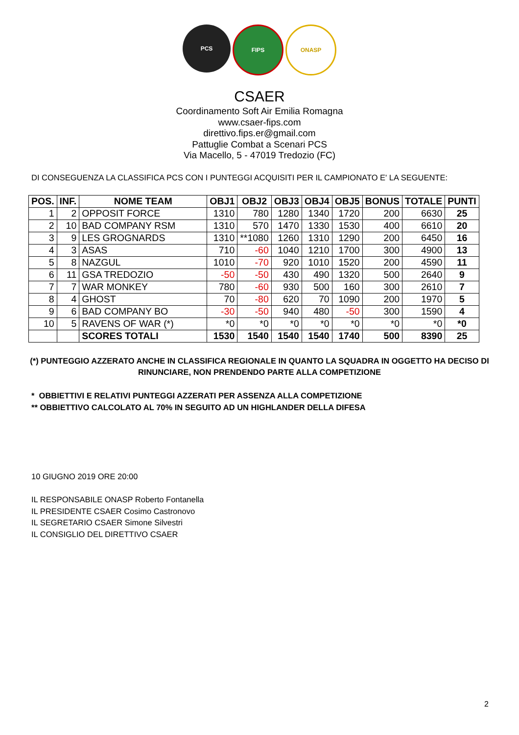PCS FIPS ONASP
CSAER
Coordinamento Soft Air Emilia Romagna
www.csaer-fips.com
direttivo.fips.er@gmail.com
Pattuglie Combat a Scenari PCS
Via Macello, 5 - 47019 Tredozio (FC)
DI CONSEGUENZA LA CLASSIFICA PCS CON I PUNTEGGI ACQUISITI PER IL CAMPIONATO E' LA SEGUENTE:
| POS. | INF. | NOME TEAM | OBJ1 | OBJ2 | OBJ3 | OBJ4 | OBJ5 | BONUS | TOTALE | PUNTI |
| --- | --- | --- | --- | --- | --- | --- | --- | --- | --- | --- |
| 1 | 2 | OPPOSIT FORCE | 1310 | 780 | 1280 | 1340 | 1720 | 200 | 6630 | 25 |
| 2 | 10 | BAD COMPANY RSM | 1310 | 570 | 1470 | 1330 | 1530 | 400 | 6610 | 20 |
| 3 | 9 | LES GROGNARDS | 1310 | **1080 | 1260 | 1310 | 1290 | 200 | 6450 | 16 |
| 4 | 3 | ASAS | 710 | -60 | 1040 | 1210 | 1700 | 300 | 4900 | 13 |
| 5 | 8 | NAZGUL | 1010 | -70 | 920 | 1010 | 1520 | 200 | 4590 | 11 |
| 6 | 11 | GSA TREDOZIO | -50 | -50 | 430 | 490 | 1320 | 500 | 2640 | 9 |
| 7 | 7 | WAR MONKEY | 780 | -60 | 930 | 500 | 160 | 300 | 2610 | 7 |
| 8 | 4 | GHOST | 70 | -80 | 620 | 70 | 1090 | 200 | 1970 | 5 |
| 9 | 6 | BAD COMPANY BO | -30 | -50 | 940 | 480 | -50 | 300 | 1590 | 4 |
| 10 | 5 | RAVENS OF WAR (*) | *0 | *0 | *0 | *0 | *0 | *0 | *0 | *0 |
| | | SCORES TOTALI | 1530 | 1540 | 1540 | 1540 | 1740 | 500 | 8390 | 25 |
(*) PUNTEGGIO AZZERATO ANCHE IN CLASSIFICA REGIONALE IN QUANTO LA SQUADRA IN OGGETTO HA DECISO DI RINUNCIARE, NON PRENDENDO PARTE ALLA COMPETIZIONE
* OBBIETTIVI E RELATIVI PUNTEGGI AZZERATI PER ASSENZA ALLA COMPETIZIONE
** OBBIETTIVO CALCOLATO AL 70% IN SEGUITO AD UN HIGHLANDER DELLA DIFESA
10 GIUGNO 2019 ORE 20:00
IL RESPONSABILE ONASP Roberto Fontanella
IL PRESIDENTE CSAER Cosimo Castronovo
IL SEGRETARIO CSAER Simone Silvestri
IL CONSIGLIO DEL DIRETTIVO CSAER
2